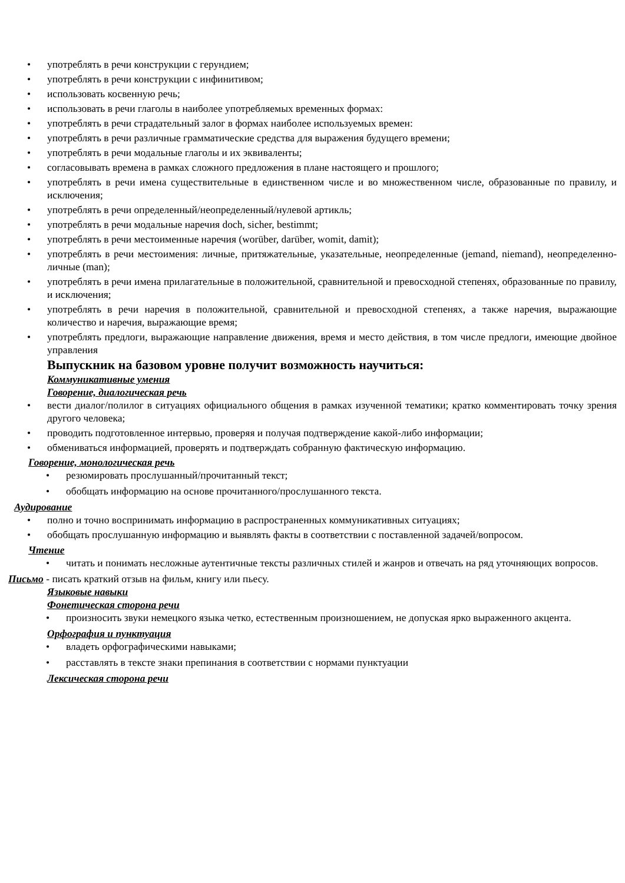употреблять в речи конструкции с герундием;
употреблять в речи конструкции с инфинитивом;
использовать косвенную речь;
использовать в речи глаголы в наиболее употребляемых временных формах:
употреблять в речи страдательный залог в формах наиболее используемых времен:
употреблять в речи различные грамматические средства для выражения будущего времени;
употреблять в речи модальные глаголы и их эквиваленты;
согласовывать времена в рамках сложного предложения в плане настоящего и прошлого;
употреблять в речи имена существительные в единственном числе и во множественном числе, образованные по правилу, и исключения;
употреблять в речи определенный/неопределенный/нулевой артикль;
употреблять в речи модальные наречия doch, sicher, bestimmt;
употреблять в речи местоименные наречия (worüber, darüber, womit, damit);
употреблять в речи местоимения: личные, притяжательные, указательные, неопределенные (jemand, niemand), неопределенно-личные (man);
употреблять в речи имена прилагательные в положительной, сравнительной и превосходной степенях, образованные по правилу, и исключения;
употреблять в речи наречия в положительной, сравнительной и превосходной степенях, а также наречия, выражающие количество и наречия, выражающие время;
употреблять предлоги, выражающие направление движения, время и место действия, в том числе предлоги, имеющие двойное управления
Выпускник на базовом уровне получит возможность научиться:
Коммуникативные умения
Говорение, диалогическая речь
вести диалог/полилог в ситуациях официального общения в рамках изученной тематики; кратко комментировать точку зрения другого человека;
проводить подготовленное интервью, проверяя и получая подтверждение какой-либо информации;
обмениваться информацией, проверять и подтверждать собранную фактическую информацию.
Говорение, монологическая речь
резюмировать прослушанный/прочитанный текст;
обобщать информацию на основе прочитанного/прослушанного текста.
Аудирование
полно и точно воспринимать информацию в распространенных коммуникативных ситуациях;
обобщать прослушанную информацию и выявлять факты в соответствии с поставленной задачей/вопросом.
Чтение
читать и понимать несложные аутентичные тексты различных стилей и жанров и отвечать на ряд уточняющих вопросов.
Письмо - писать краткий отзыв на фильм, книгу или пьесу.
Языковые навыки
Фонетическая сторона речи
произносить звуки немецкого языка четко, естественным произношением, не допуская ярко выраженного акцента.
Орфография и пунктуация
владеть орфографическими навыками;
расставлять в тексте знаки препинания в соответствии с нормами пунктуации
Лексическая сторона речи